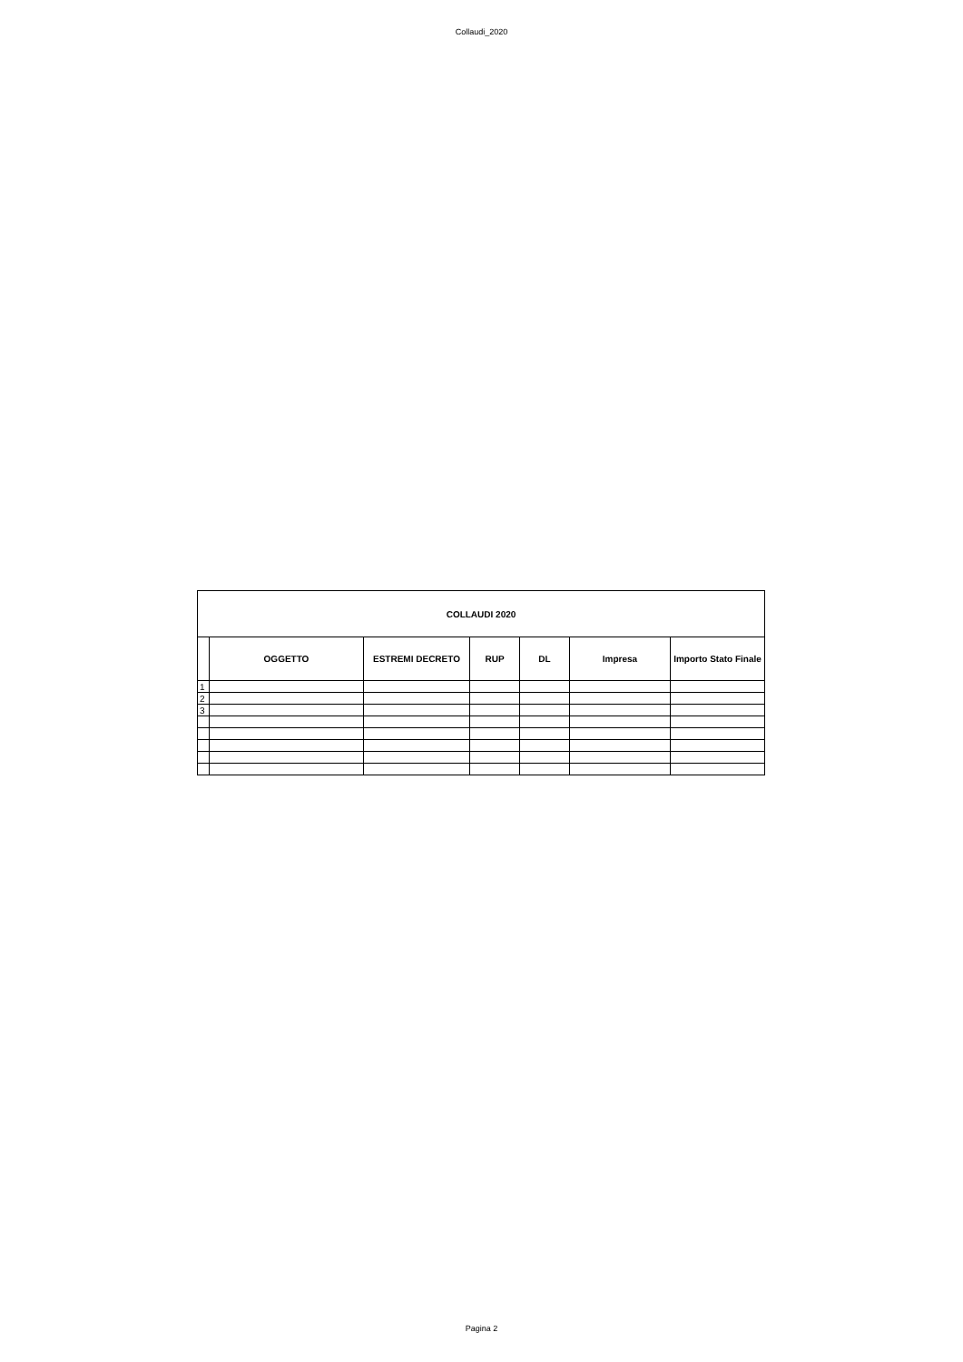Collaudi_2020
| COLLAUDI 2020 | | | | | | |
| --- | --- | --- | --- | --- | --- | --- |
| | OGGETTO | ESTREMI DECRETO | RUP | DL | Impresa | Importo Stato Finale |
| 1 | | | | | | |
| 2 | | | | | | |
| 3 | | | | | | |
Pagina 2